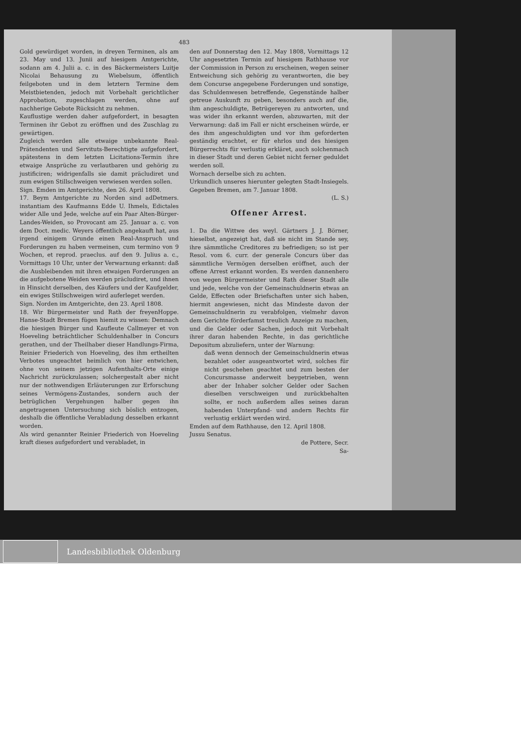483
Gold gewürdiget worden, in dreyen Terminen, als am 23. May und 13. Junii auf hiesigem Amtgerichte, sodann am 4. Julii a. c. in des Bäckermeisters Luitje Nicolai Behausung zu Wiebelsum, öffentlich feilgeboten und in dem letztern Termine dem Meistbietenden, jedoch mit Vorbehalt gerichtlicher Approbation, zugeschlagen werden, ohne auf nachherige Gebote Rücksicht zu nehmen.
Kauflustige werden daher aufgefordert, in besagten Terminen ihr Gebot zu eröffnen und des Zuschlag zu gewärtigen.
Zugleich werden alle etwaige unbekannte Real-Prätendenten und Servituts-Berechtigte aufgefordert, spätestens in dem letzten Licitations-Termin ihre etwaige Ansprüche zu verlautbaren und gehörig zu justificiren; widrigenfalls sie damit präcludiret und zum ewigen Stillschweigen verwiesen werden sollen.
Sign. Emden im Amtgerichte, den 26. April 1808. Detmers.
17. Beym Amtgerichte zu Norden sind ad instantiam des Kaufmanns Edde U. Ihmels, Edictales wider Alle und Jede, welche auf ein Paar Alten-Bürger-Landes-Weiden, so Provocant am 25. Januar a. c. von dem Doct. medic. Weyers öffentlich angekauft hat, aus irgend einigem Grunde einen Real-Anspruch und Forderungen zu haben vermeinen, cum termino von 9 Wochen, et reprod. praeclus. auf den 9. Julius a. c., Vormittags 10 Uhr, unter der Verwarnung erkannt: daß die Ausbleibenden mit ihren etwaigen Forderungen an die aufgebotene Weiden werden präcludiret, und ihnen in Hinsicht derselben, des Käufers und der Kaufgelder, ein ewiges Stillschweigen wird auferleget werden.
Sign. Norden im Amtgerichte, den 23. April 1808. Hoppe.
18. Wir Bürgermeister und Rath der freyen Hanse-Stadt Bremen fügen hiemit zu wissen: Demnach die hiesigen Bürger und Kaufleute Callmeyer et von Hoeveling beträchtlicher Schuldenhalber in Concurs gerathen, und der Theilhaber dieser Handlungs-Firma, Reinier Friederich von Hoeveling, des ihm ertheilten Verbotes ungeachtet heimlich von hier entwichen, ohne von seinem jetzigen Aufenthalts-Orte einige Nachricht zurückzulassen; solchergestalt aber nicht nur der nothwendigen Erläuterungen zur Erforschung seines Vermögens-Zustandes, sondern auch der betrüglichen Vergehungen halber gegen ihn angetragenen Untersuchung sich böslich entzogen, deshalb die öffentliche Verabladung desselben erkannt worden.
Als wird genannter Reinier Friederich von Hoeveling kraft dieses aufgefordert und verabladet, in
den auf Donnerstag den 12. May 1808, Vormittags 12 Uhr angesetzten Termin auf hiesigem Rathhause vor der Commission in Person zu erscheinen, wegen seiner Entweichung sich gehörig zu verantworten, die bey dem Concurse angegebene Forderungen und sonstige, das Schuldenwesen betreffende, Gegenstände halber getreue Auskunft zu geben, besonders auch auf die, ihm angeschuldigte, Betrügereyen zu antworten, und was wider ihn erkannt werden, abzuwarten, mit der Verwarnung: daß im Fall er nicht erscheinen würde, er des ihm angeschuldigten und vor ihm geforderten geständig erachtet, er für ehrlos und des hiesigen Bürgerrechts für verlustig erkläret, auch solchenmach in dieser Stadt und deren Gebiet nicht ferner geduldet werden soll.
Wornach derselbe sich zu achten.
Urkundlich unseres hierunter gelegten Stadt-Insiegels. Gegeben Bremen, am 7. Januar 1808.
(L. S.)
Offener Arrest.
1. Da die Wittwe des weyl. Gärtners J. J. Börner, hieselbst, angezeigt hat, daß sie nicht im Stande sey, ihre sämmtliche Creditores zu befriedigen; so ist per Resol. vom 6. curr. der generale Concurs über das sämmtliche Vermögen derselben eröffnet, auch der offene Arrest erkannt worden. Es werden dannenhero von wegen Bürgermeister und Rath dieser Stadt alle und jede, welche von der Gemeinschuldnerin etwas an Gelde, Effecten oder Briefschaften unter sich haben, hiermit angewiesen, nicht das Mindeste davon der Gemeinschuldnerin zu verabfolgen, vielmehr davon dem Gerichte förderfamst treulich Anzeige zu machen, und die Gelder oder Sachen, jedoch mit Vorbehalt ihrer daran habenden Rechte, in das gerichtliche Depositum abzuliefern, unter der Warnung:
daß wenn dennoch der Gemeinschuldnerin etwas bezahlet oder ausgeantwortet wird, solches für nicht geschehen geachtet und zum besten der Concursmasse anderweit beygetrieben, wenn aber der Inhaber solcher Gelder oder Sachen dieselben verschweigen und zurückbehalten sollte, er noch außerdem alles seines daran habenden Unterpfand- und andern Rechts für verlustig erklärt werden wird.
Emden auf dem Rathhause, den 12. April 1808.
Jussu Senatus.
de Pottere, Secr.
Sa-
Landesbibliothek Oldenburg